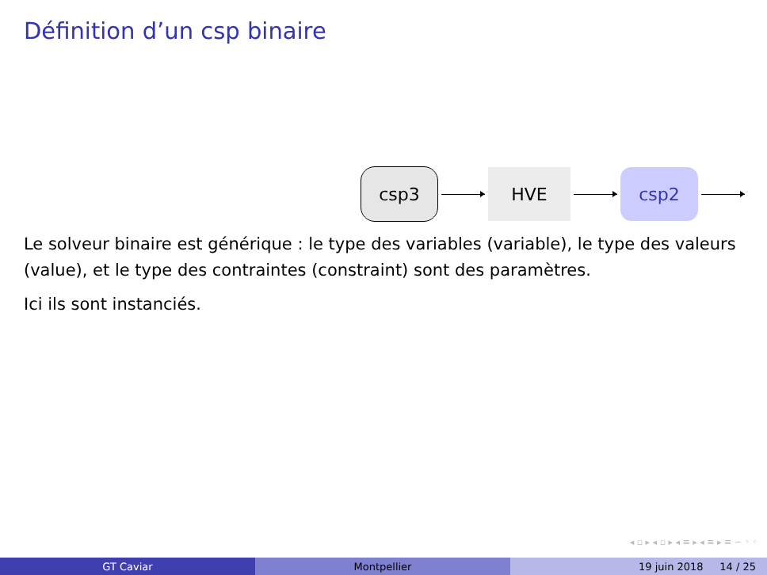Définition d’un csp binaire
csp3 HVE csp2
Le solveur binaire est générique : le type des variables (variable), le type des valeurs (value), et le type des contraintes (constraint) sont des paramètres.
Ici ils sont instanciés.
◂ ▫ ▸ ◂ ▫ ▸ ◂ ≡ ▸ ◂ ≡ ▸ ≡ ∽ ◦ ◦
GT Caviar Montpellier 19 juin 2018 14 / 25